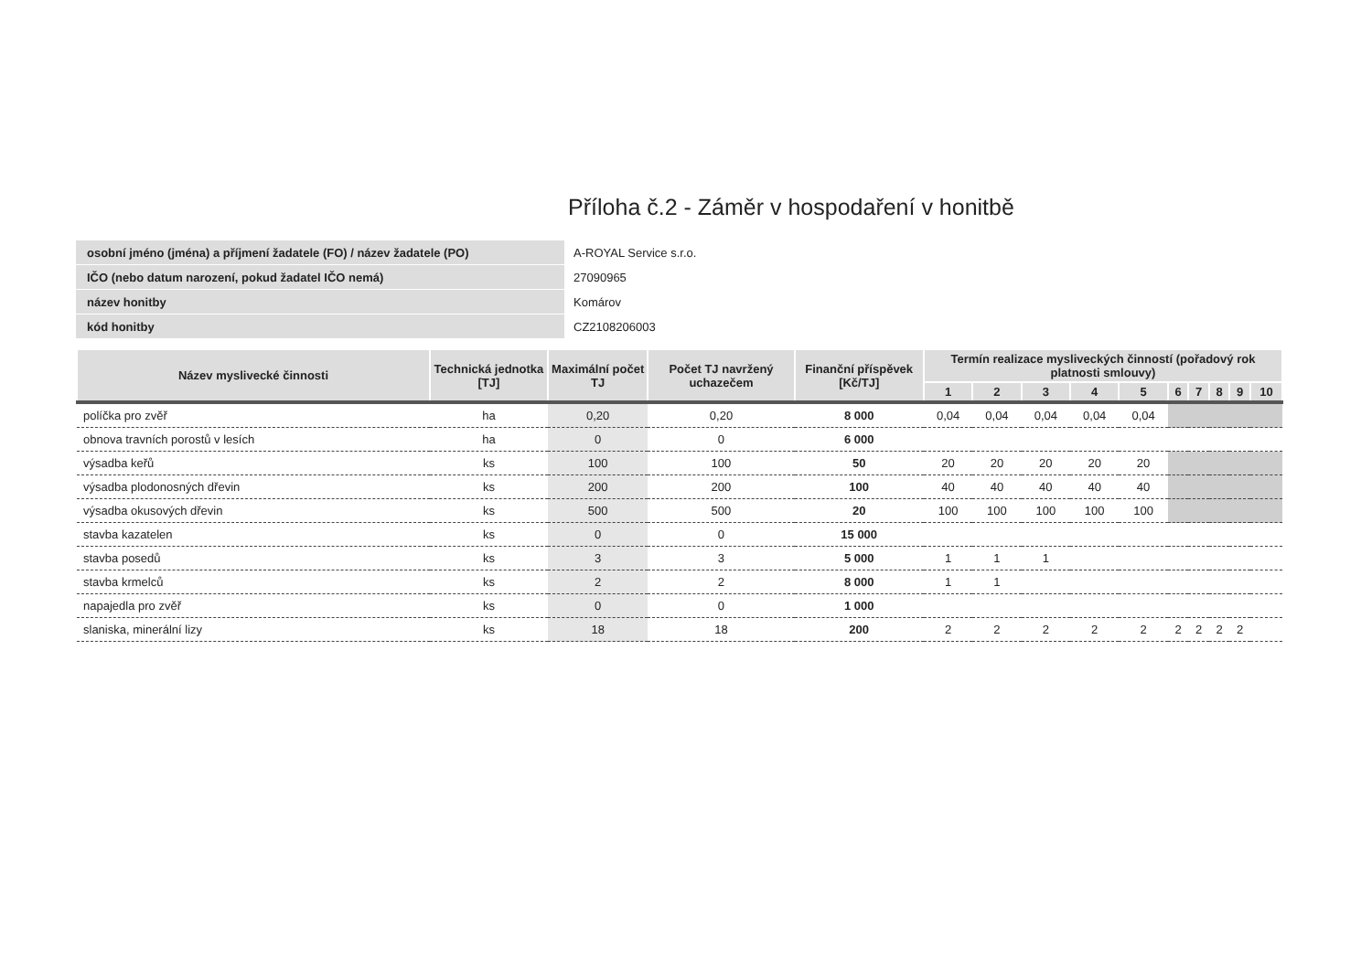Příloha č.2 - Záměr v hospodaření v honitbě
| osobní jméno (jména) a příjmení žadatele (FO) / název žadatele (PO) | A-ROYAL Service s.r.o. |
| IČO (nebo datum narození, pokud žadatel IČO nemá) | 27090965 |
| název honitby | Komárov |
| kód honitby | CZ2108206003 |
| Název myslivecké činnosti | Technická jednotka [TJ] | Maximální počet TJ | Počet TJ navržený uchazečem | Finanční příspěvek [Kč/TJ] | Termín realizace mysliveckých činností (pořadový rok platnosti smlouvy) | | | | | | | | | |
| --- | --- | --- | --- | --- | --- | --- | --- | --- | --- | --- | --- | --- | --- | --- |
| | | | | | 1 | 2 | 3 | 4 | 5 | 6 | 7 | 8 | 9 | 10 |
| políčka pro zvěř | ha | 0,20 | 0,20 | 8 000 | 0,04 | 0,04 | 0,04 | 0,04 | 0,04 | | | | | |
| obnova travních porostů v lesích | ha | 0 | 0 | 6 000 | | | | | | | | | | |
| výsadba keřů | ks | 100 | 100 | 50 | 20 | 20 | 20 | 20 | 20 | | | | | |
| výsadba plodonosných dřevin | ks | 200 | 200 | 100 | 40 | 40 | 40 | 40 | 40 | | | | | |
| výsadba okusových dřevin | ks | 500 | 500 | 20 | 100 | 100 | 100 | 100 | 100 | | | | | |
| stavba kazatelen | ks | 0 | 0 | 15 000 | | | | | | | | | | |
| stavba posedů | ks | 3 | 3 | 5 000 | 1 | 1 | 1 | | | | | | | |
| stavba krmelců | ks | 2 | 2 | 8 000 | 1 | 1 | | | | | | | | |
| napajedla pro zvěř | ks | 0 | 0 | 1 000 | | | | | | | | | | |
| slaniska, minerální lizy | ks | 18 | 18 | 200 | 2 | 2 | 2 | 2 | 2 | 2 | 2 | 2 | 2 | |